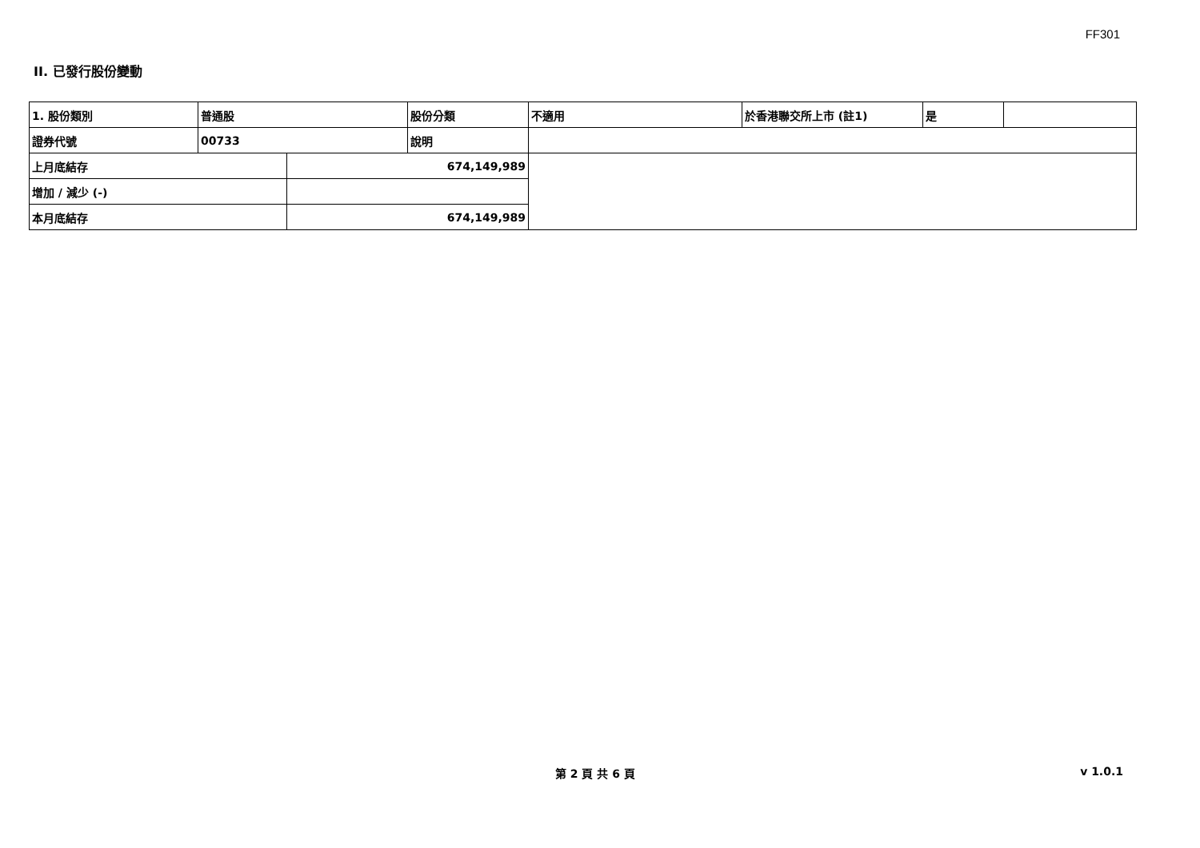FF301
II. 已發行股份變動
| 1. 股份類別 | 普通股 | | 股份分類 | 不適用 | 於香港聯交所上市 (註1) | 是 | |
| 證券代號 | 00733 | | 說明 | | | | |
| 上月底結存 | | 674,149,989 | | | | | |
| 增加 / 減少 (-) | | | | | | | |
| 本月底結存 | | 674,149,989 | | | | | |
第 2 頁 共 6 頁 v 1.0.1